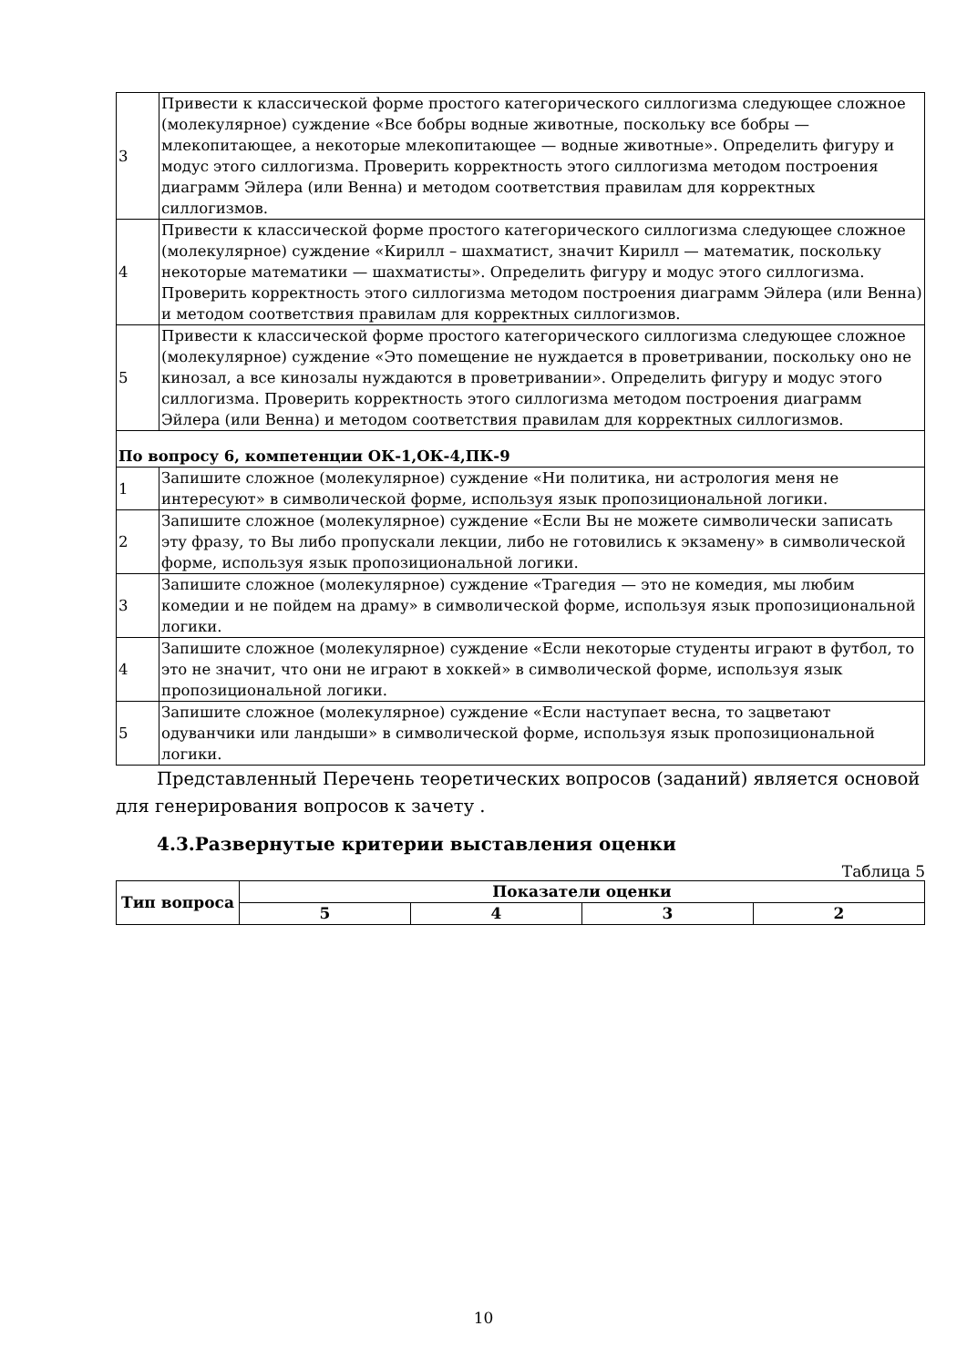| 3 | Привести к классической форме простого категорического силлогизма следующее сложное (молекулярное) суждение «Все бобры водные животные, поскольку все бобры — млекопитающее, а некоторые млекопитающее — водные животные». Определить фигуру и модус этого силлогизма. Проверить корректность этого силлогизма методом построения диаграмм Эйлера (или Венна) и методом соответствия правилам для корректных силлогизмов. |
| 4 | Привести к классической форме простого категорического силлогизма следующее сложное (молекулярное) суждение «Кирилл – шахматист, значит Кирилл — математик, поскольку некоторые математики — шахматисты». Определить фигуру и модус этого силлогизма. Проверить корректность этого силлогизма методом построения диаграмм Эйлера (или Венна) и методом соответствия правилам для корректных силлогизмов. |
| 5 | Привести к классической форме простого категорического силлогизма следующее сложное (молекулярное) суждение «Это помещение не нуждается в проветривании, поскольку оно не кинозал, а все кинозалы нуждаются в проветривании». Определить фигуру и модус этого силлогизма. Проверить корректность этого силлогизма методом построения диаграмм Эйлера (или Венна) и методом соответствия правилам для корректных силлогизмов. |
| По вопросу 6, компетенции ОК-1,ОК-4,ПК-9 | |
| 1 | Запишите сложное (молекулярное) суждение «Ни политика, ни астрология меня не интересуют» в символической форме, используя язык пропозициональной логики. |
| 2 | Запишите сложное (молекулярное) суждение «Если Вы не можете символически записать эту фразу, то Вы либо пропускали лекции, либо не готовились к экзамену» в символической форме, используя язык пропозициональной логики. |
| 3 | Запишите сложное (молекулярное) суждение «Трагедия — это не комедия, мы любим комедии и не пойдем на драму» в символической форме, используя язык пропозициональной логики. |
| 4 | Запишите сложное (молекулярное) суждение «Если некоторые студенты играют в футбол, то это не значит, что они не играют в хоккей» в символической форме, используя язык пропозициональной логики. |
| 5 | Запишите сложное (молекулярное) суждение «Если наступает весна, то зацветают одуванчики или ландыши» в символической форме, используя язык пропозициональной логики. |
Представленный Перечень теоретических вопросов (заданий) является основой для генерирования вопросов к зачету .
4.3.Развернутые критерии выставления оценки
Таблица 5
| Тип вопроса | Показатели оценки | | | |
| --- | --- | --- | --- | --- |
| | 5 | 4 | 3 | 2 |
10